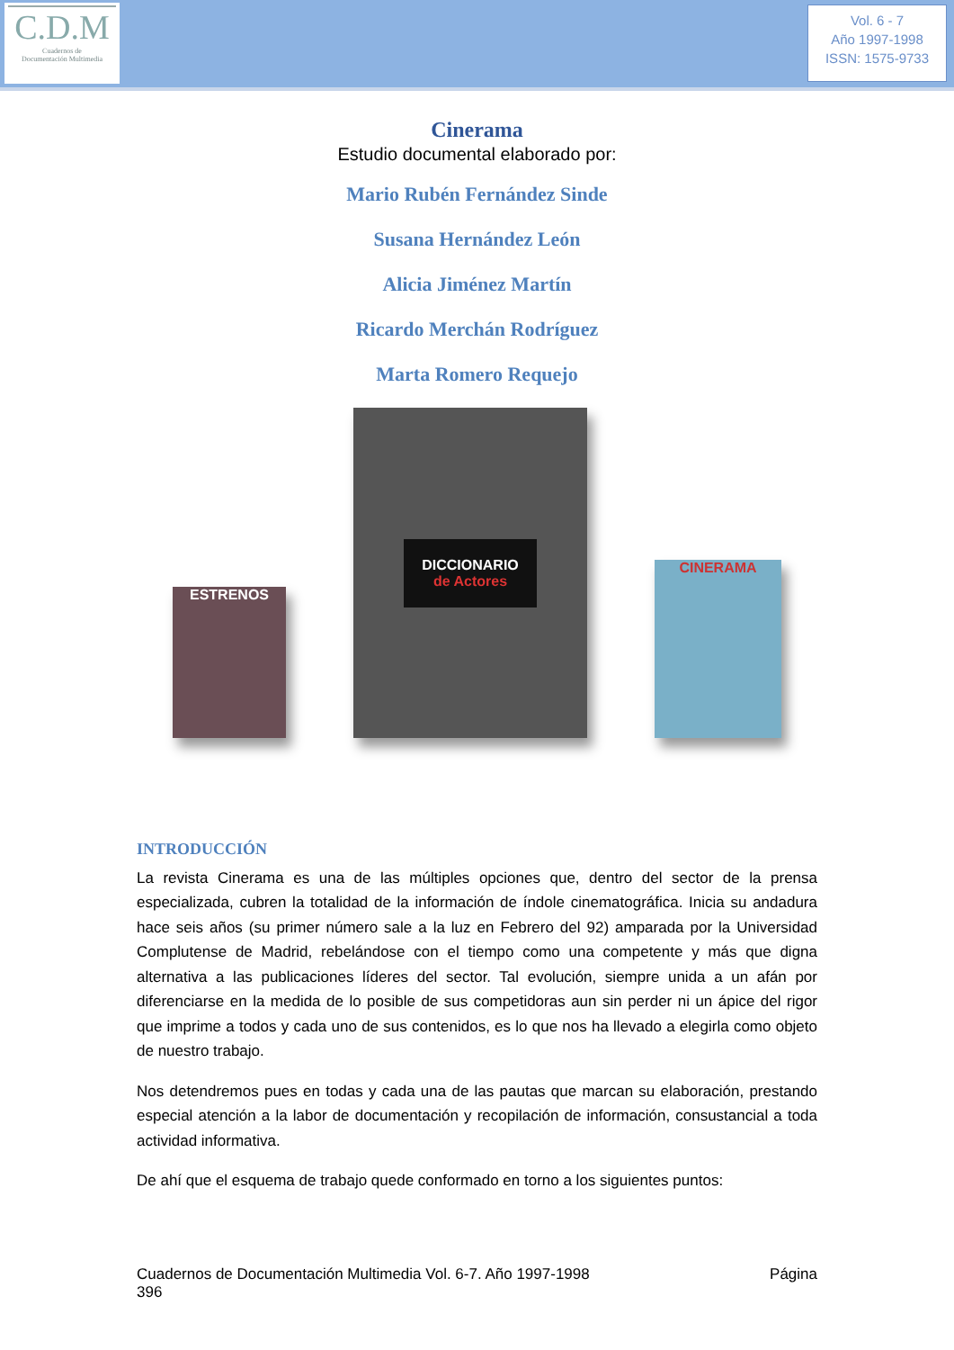C.D.M
Cuadernos de
Documentación Multimedia
Vol. 6 - 7
Año 1997-1998
ISSN: 1575-9733
Cinerama
Estudio documental elaborado por:
Mario Rubén Fernández Sinde
Susana Hernández León
Alicia Jiménez Martín
Ricardo Merchán Rodríguez
Marta Romero Requejo
ESTRENOS
DICCIONARIO
de Actores
CINERAMA
INTRODUCCIÓN
La revista Cinerama es una de las múltiples opciones que, dentro del sector de la prensa especializada, cubren la totalidad de la información de índole cinematográfica. Inicia su andadura hace seis años (su primer número sale a la luz en Febrero del 92) amparada por la Universidad Complutense de Madrid, rebelándose con el tiempo como una competente y más que digna alternativa a las publicaciones líderes del sector. Tal evolución, siempre unida a un afán por diferenciarse en la medida de lo posible de sus competidoras aun sin perder ni un ápice del rigor que imprime a todos y cada uno de sus contenidos, es lo que nos ha llevado a elegirla como objeto de nuestro trabajo.
Nos detendremos pues en todas y cada una de las pautas que marcan su elaboración, prestando especial atención a la labor de documentación y recopilación de información, consustancial a toda actividad informativa.
De ahí que el esquema de trabajo quede conformado en torno a los siguientes puntos:
Cuadernos de Documentación Multimedia Vol. 6-7. Año 1997-1998
396 Página